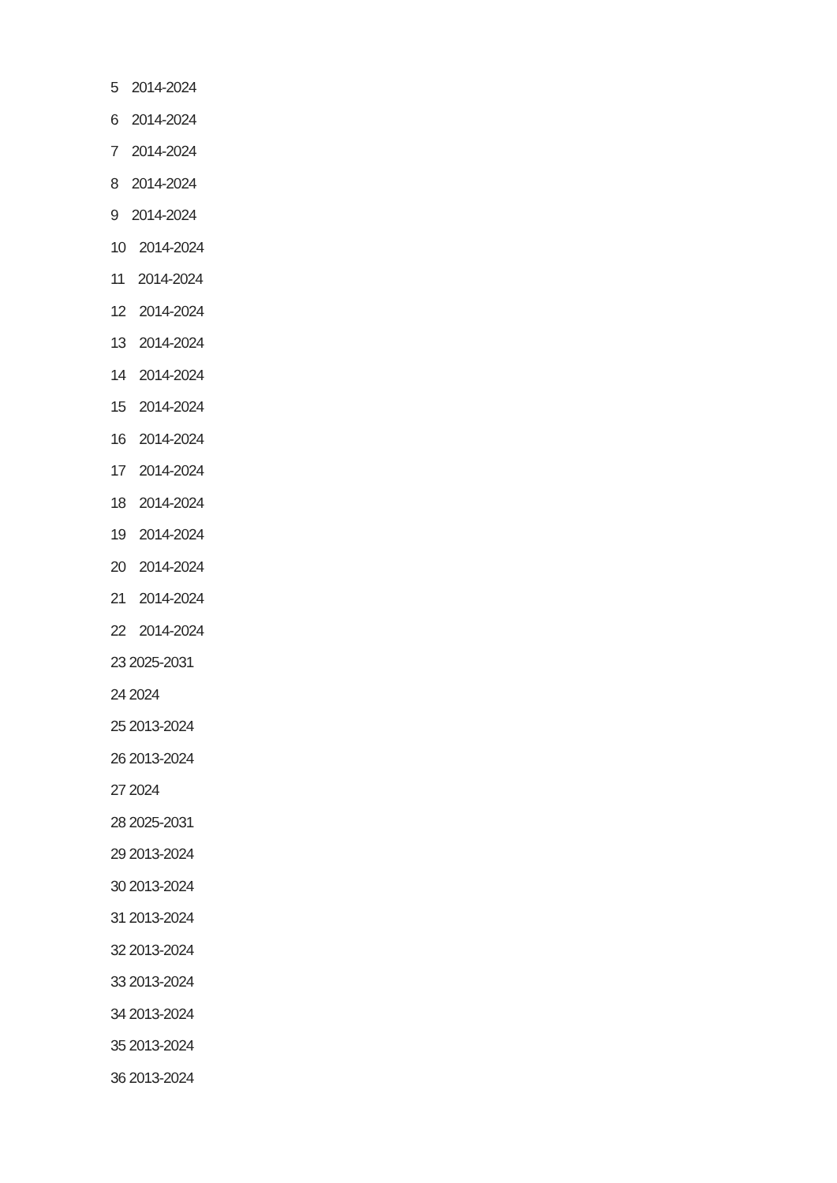5 2014-2024
6 2014-2024
7 2014-2024
8 2014-2024
9 2014-2024
10 2014-2024
11 2014-2024
12 2014-2024
13 2014-2024
14 2014-2024
15 2014-2024
16 2014-2024
17 2014-2024
18 2014-2024
19 2014-2024
20 2014-2024
21 2014-2024
22 2014-2024
23 2025-2031
24 2024
25 2013-2024
26 2013-2024
27 2024
28 2025-2031
29 2013-2024
30 2013-2024
31 2013-2024
32 2013-2024
33 2013-2024
34 2013-2024
35 2013-2024
36 2013-2024